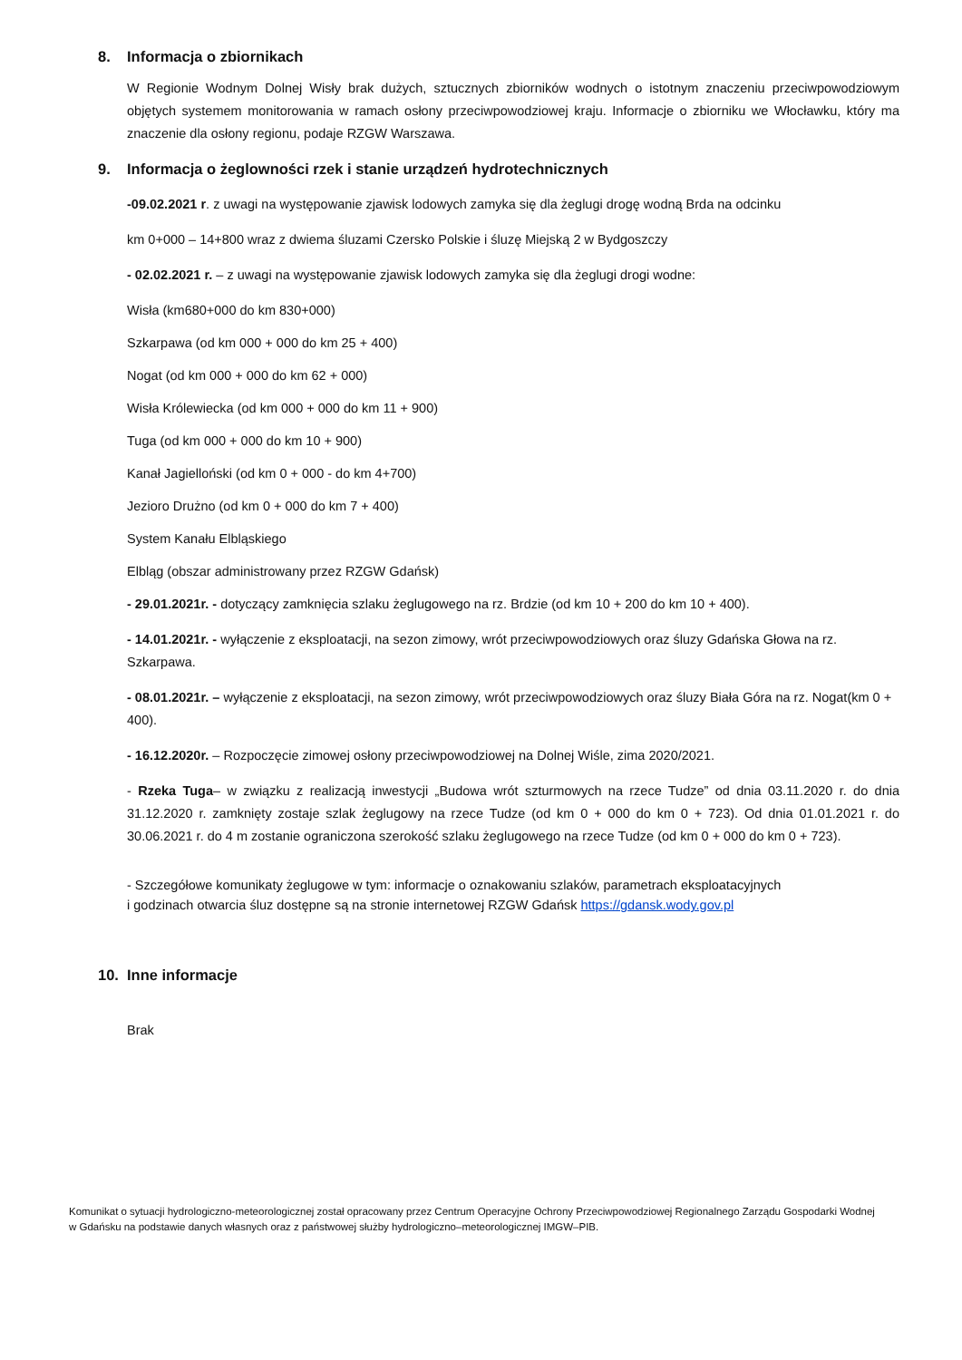8. Informacja o zbiornikach
W Regionie Wodnym Dolnej Wisły brak dużych, sztucznych zbiorników wodnych o istotnym znaczeniu przeciwpowodziowym objętych systemem monitorowania w ramach osłony przeciwpowodziowej kraju. Informacje o zbiorniku we Włocławku, który ma znaczenie dla osłony regionu, podaje RZGW Warszawa.
9. Informacja o żeglowności rzek i stanie urządzeń hydrotechnicznych
-09.02.2021 r. z uwagi na występowanie zjawisk lodowych zamyka się dla żeglugi drogę wodną Brda na odcinku
km 0+000 – 14+800 wraz z dwiema śluzami Czersko Polskie i śluzę Miejską 2 w Bydgoszczy
- 02.02.2021 r. – z uwagi na występowanie zjawisk lodowych zamyka się dla żeglugi drogi wodne:
Wisła (km680+000 do km 830+000)
Szkarpawa (od km 000 + 000 do km 25 + 400)
Nogat (od km 000 + 000 do km 62 + 000)
Wisła Królewiecka (od km 000 + 000 do km 11 + 900)
Tuga (od km 000 + 000 do km 10 + 900)
Kanał Jagielloński (od km 0 + 000 - do km 4+700)
Jezioro Drużno (od km 0 + 000 do km 7 + 400)
System Kanału Elbląskiego
Elbląg (obszar administrowany przez RZGW Gdańsk)
- 29.01.2021r. - dotyczący zamknięcia szlaku żeglugowego na rz. Brdzie (od km 10 + 200 do km 10 + 400).
- 14.01.2021r. - wyłączenie z eksploatacji, na sezon zimowy, wrót przeciwpowodziowych oraz śluzy Gdańska Głowa na rz. Szkarpawa.
- 08.01.2021r. – wyłączenie z eksploatacji, na sezon zimowy, wrót przeciwpowodziowych oraz śluzy Biała Góra na rz. Nogat(km 0 + 400).
- 16.12.2020r. – Rozpoczęcie zimowej osłony przeciwpowodziowej na Dolnej Wiśle, zima 2020/2021.
- Rzeka Tuga– w związku z realizacją inwestycji „Budowa wrót szturmowych na rzece Tudze” od dnia 03.11.2020 r. do dnia 31.12.2020 r. zamknięty zostaje szlak żeglugowy na rzece Tudze (od km 0 + 000 do km 0 + 723). Od dnia 01.01.2021 r. do 30.06.2021 r. do 4 m zostanie ograniczona szerokość szlaku żeglugowego na rzece Tudze (od km 0 + 000 do km 0 + 723).
- Szczegółowe komunikaty żeglugowe w tym: informacje o oznakowaniu szlaków, parametrach eksploatacyjnych
i godzinach otwarcia śluz dostępne są na stronie internetowej RZGW Gdańsk https://gdansk.wody.gov.pl
10. Inne informacje
Brak
Komunikat o sytuacji hydrologiczno-meteorologicznej został opracowany przez Centrum Operacyjne Ochrony Przeciwpowodziowej Regionalnego Zarządu Gospodarki Wodnej w Gdańsku na podstawie danych własnych oraz z państwowej służby hydrologiczno–meteorologicznej IMGW–PIB.